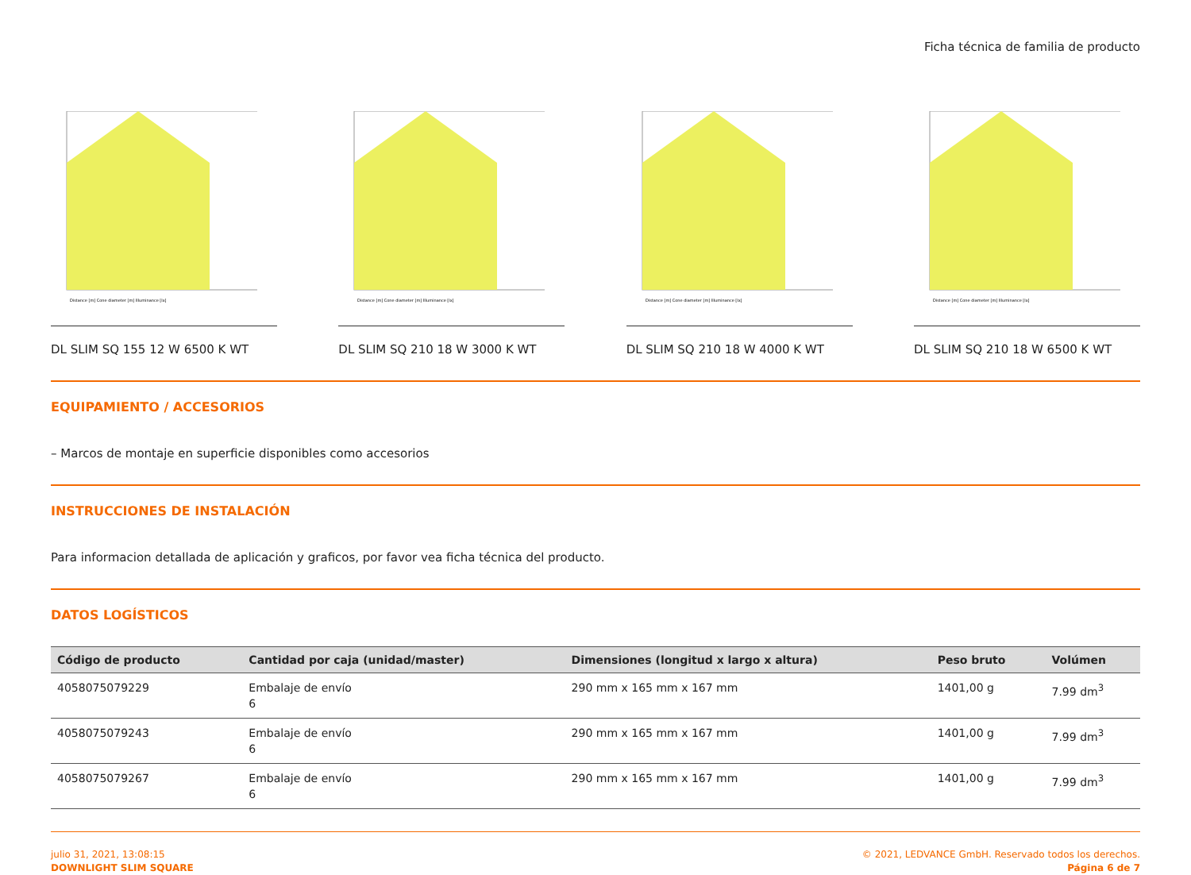Ficha técnica de familia de producto
Distance [m] Cone diameter [m] Illuminance [lx]
DL SLIM SQ 155 12 W 6500 K WT
Distance [m] Cone diameter [m] Illuminance [lx]
DL SLIM SQ 210 18 W 3000 K WT
Distance [m] Cone diameter [m] Illuminance [lx]
DL SLIM SQ 210 18 W 4000 K WT
Distance [m] Cone diameter [m] Illuminance [lx]
DL SLIM SQ 210 18 W 6500 K WT
EQUIPAMIENTO / ACCESORIOS
– Marcos de montaje en superficie disponibles como accesorios
INSTRUCCIONES DE INSTALACIÓN
Para informacion detallada de aplicación y graficos, por favor vea ficha técnica del producto.
DATOS LOGÍSTICOS
| Código de producto | Cantidad por caja (unidad/master) | Dimensiones (longitud x largo x altura) | Peso bruto | Volúmen |
| --- | --- | --- | --- | --- |
| 4058075079229 | Embalaje de envío 6 | 290 mm x 165 mm x 167 mm | 1401,00 g | 7.99 dm<sup>3</sup> |
| 4058075079243 | Embalaje de envío 6 | 290 mm x 165 mm x 167 mm | 1401,00 g | 7.99 dm<sup>3</sup> |
| 4058075079267 | Embalaje de envío 6 | 290 mm x 165 mm x 167 mm | 1401,00 g | 7.99 dm<sup>3</sup> |
julio 31, 2021, 13:08:15
DOWNLIGHT SLIM SQUARE
© 2021, LEDVANCE GmbH. Reservado todos los derechos.
Página 6 de 7